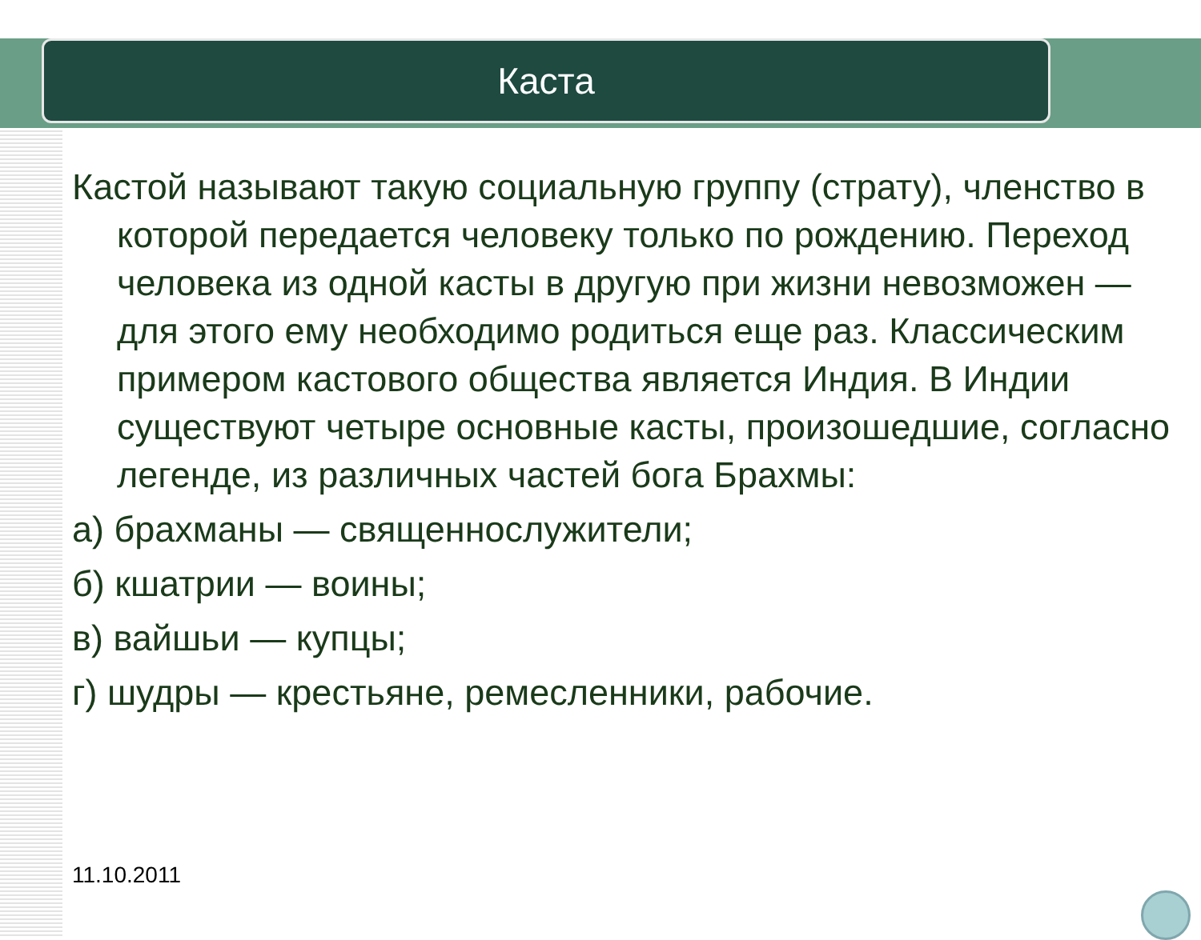Каста
Кастой называют такую социальную группу (страту), членство в которой передается человеку только по рождению. Переход человека из одной касты в другую при жизни невозможен — для этого ему необходимо родиться еще раз. Классическим примером кастового общества является Индия. В Индии существуют четыре основные касты, произошедшие, согласно легенде, из различных частей бога Брахмы:
а) брахманы — священнослужители;
б) кшатрии — воины;
в) вайшьи — купцы;
г) шудры — крестьяне, ремесленники, рабочие.
11.10.2011